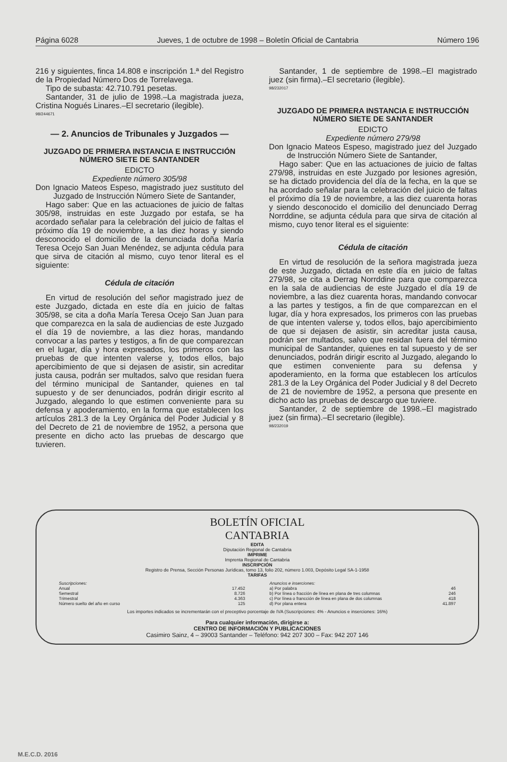Página 6028 Jueves, 1 de octubre de 1998 – Boletín Oficial de Cantabria Número 196
216 y siguientes, finca 14.808 e inscripción 1.ª del Registro de la Propiedad Número Dos de Torrelavega.
Tipo de subasta: 42.710.791 pesetas.
Santander, 31 de julio de 1998.–La magistrada jueza, Cristina Nogués Linares.–El secretario (ilegible).
98/244671
— 2. Anuncios de Tribunales y Juzgados —
JUZGADO DE PRIMERA INSTANCIA E INSTRUCCIÓN NÚMERO SIETE DE SANTANDER
EDICTO
Expediente número 305/98
Don Ignacio Mateos Espeso, magistrado juez sustituto del Juzgado de Instrucción Número Siete de Santander,
Hago saber: Que en las actuaciones de juicio de faltas 305/98, instruidas en este Juzgado por estafa, se ha acordado señalar para la celebración del juicio de faltas el próximo día 19 de noviembre, a las diez horas y siendo desconocido el domicilio de la denunciada doña María Teresa Ocejo San Juan Menéndez, se adjunta cédula para que sirva de citación al mismo, cuyo tenor literal es el siguiente:
Cédula de citación
En virtud de resolución del señor magistrado juez de este Juzgado, dictada en este día en juicio de faltas 305/98, se cita a doña María Teresa Ocejo San Juan para que comparezca en la sala de audiencias de este Juzgado el día 19 de noviembre, a las diez horas, mandando convocar a las partes y testigos, a fin de que comparezcan en el lugar, día y hora expresados, los primeros con las pruebas de que intenten valerse y, todos ellos, bajo apercibimiento de que si dejasen de asistir, sin acreditar justa causa, podrán ser multados, salvo que residan fuera del término municipal de Santander, quienes en tal supuesto y de ser denunciados, podrán dirigir escrito al Juzgado, alegando lo que estimen conveniente para su defensa y apoderamiento, en la forma que establecen los artículos 281.3 de la Ley Orgánica del Poder Judicial y 8 del Decreto de 21 de noviembre de 1952, a persona que presente en dicho acto las pruebas de descargo que tuvieren.
Santander, 1 de septiembre de 1998.–El magistrado juez (sin firma).–El secretario (ilegible).
98/232017
JUZGADO DE PRIMERA INSTANCIA E INSTRUCCIÓN NÚMERO SIETE DE SANTANDER
EDICTO
Expediente número 279/98
Don Ignacio Mateos Espeso, magistrado juez del Juzgado de Instrucción Número Siete de Santander,
Hago saber: Que en las actuaciones de juicio de faltas 279/98, instruidas en este Juzgado por lesiones agresión, se ha dictado providencia del día de la fecha, en la que se ha acordado señalar para la celebración del juicio de faltas el próximo día 19 de noviembre, a las diez cuarenta horas y siendo desconocido el domicilio del denunciado Derrag Norrddine, se adjunta cédula para que sirva de citación al mismo, cuyo tenor literal es el siguiente:
Cédula de citación
En virtud de resolución de la señora magistrada jueza de este Juzgado, dictada en este día en juicio de faltas 279/98, se cita a Derrag Norrddine para que comparezca en la sala de audiencias de este Juzgado el día 19 de noviembre, a las diez cuarenta horas, mandando convocar a las partes y testigos, a fin de que comparezcan en el lugar, día y hora expresados, los primeros con las pruebas de que intenten valerse y, todos ellos, bajo apercibimiento de que si dejasen de asistir, sin acreditar justa causa, podrán ser multados, salvo que residan fuera del término municipal de Santander, quienes en tal supuesto y de ser denunciados, podrán dirigir escrito al Juzgado, alegando lo que estimen conveniente para su defensa y apoderamiento, en la forma que establecen los artículos 281.3 de la Ley Orgánica del Poder Judicial y 8 del Decreto de 21 de noviembre de 1952, a persona que presente en dicho acto las pruebas de descargo que tuviere.
Santander, 2 de septiembre de 1998.–El magistrado juez (sin firma).–El secretario (ilegible).
98/232019
BOLETÍN OFICIAL
CANTABRIA
EDITA
Diputación Regional de Cantabria
IMPRIME
Imprenta Regional de Cantabria
INSCRIPCIÓN
Registro de Prensa, Sección Personas Jurídicas, tomo 13, folio 202, número 1.003, Depósito Legal SA-1-1958
TARIFAS
| Suscripciones: | |
| Anual | 17.452 |
| Semestral | 8.726 |
| Trimestral | 4.363 |
| Número suelto del año en curso | 125 |
| Anuncios e inserciones: | |
| a) Por palabra | 46 |
| b) Por línea o fracción de línea en plana de tres columnas | 246 |
| c) Por línea o francción de línea en plana de dos columnas | 418 |
| d) Por plana entera | 41.897 |
Los importes indicados se incrementarán con el preceptivo porcentaje de IVA (Suscripciones: 4% - Anuncios e inserciones: 16%)
Para cualquier información, dirigirse a:
CENTRO DE INFORMACIÓN Y PUBLICACIONES
Casimiro Sainz, 4 – 39003 Santander – Teléfono: 942 207 300 – Fax: 942 207 146
M.E.C.D. 2016